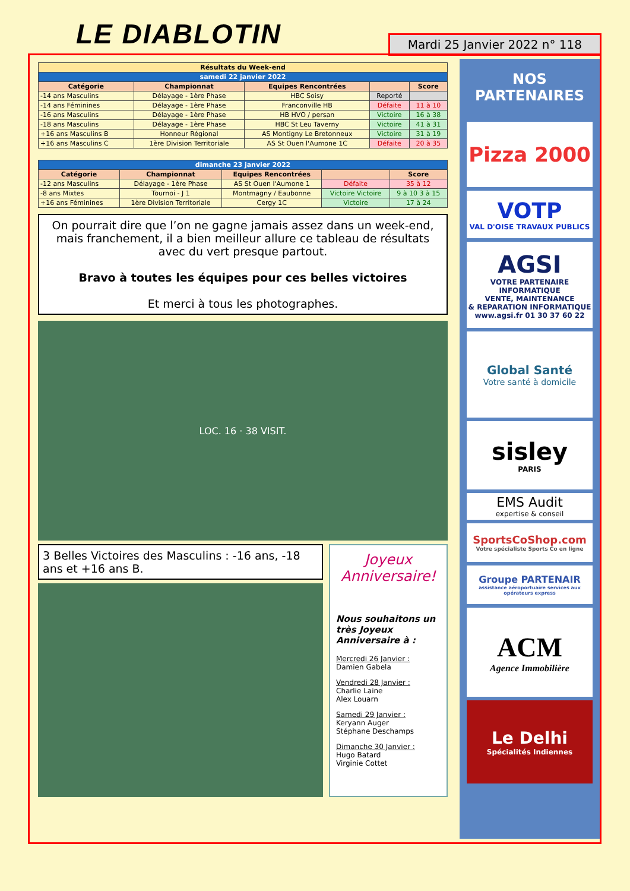LE DIABLOTIN
Mardi 25 Janvier 2022 n° 118
| Résultats du Week-end | | | | |
| --- | --- | --- | --- | --- |
| samedi 22 janvier 2022 | | | | |
| Catégorie | Championnat | Equipes Rencontrées | | Score |
| -14 ans Masculins | Délayage - 1ère Phase | HBC Soisy | Reporté | |
| -14 ans Féminines | Délayage - 1ère Phase | Franconville HB | Défaite | 11 à 10 |
| -16 ans Masculins | Délayage - 1ère Phase | HB HVO / persan | Victoire | 16 à 38 |
| -18 ans Masculins | Délayage - 1ère Phase | HBC St Leu Taverny | Victoire | 41 à 31 |
| +16 ans Masculins B | Honneur Régional | AS Montigny Le Bretonneux | Victoire | 31 à 19 |
| +16 ans Masculins C | 1ère Division Territoriale | AS St Ouen l'Aumone 1C | Défaite | 20 à 35 |
| dimanche 23 janvier 2022 | | | | |
| --- | --- | --- | --- | --- |
| Catégorie | Championnat | Equipes Rencontrées | | Score |
| -12 ans Masculins | Délayage - 1ère Phase | AS St Ouen l'Aumone 1 | Défaite | 35 à 12 |
| -8 ans Mixtes | Tournoi - J 1 | Montmagny / Eaubonne | Victoire Victoire | 9 à 10 3 à 15 |
| +16 ans Féminines | 1ère Division Territoriale | Cergy 1C | Victoire | 17 à 24 |
On pourrait dire que l’on ne gagne jamais assez dans un week-end, mais franchement, il a bien meilleur allure ce tableau de résultats avec du vert presque partout.
Bravo à toutes les équipes pour ces belles victoires
Et merci à tous les photographes.
LOC. 16 · 38 VISIT.
3 Belles Victoires des Masculins : -16 ans, -18 ans et +16 ans B.
Joyeux Anniversaire!
Nous souhaitons un très Joyeux Anniversaire à :
Mercredi 26 Janvier :
Damien Gabela
Vendredi 28 Janvier :
Charlie Laine
Alex Louarn
Samedi 29 Janvier :
Keryann Auger
Stéphane Deschamps
Dimanche 30 Janvier :
Hugo Batard
Virginie Cottet
NOS
PARTENAIRES
Pizza 2000
VOTP
VAL D'OISE TRAVAUX PUBLICS
AGSI
VOTRE PARTENAIRE INFORMATIQUE
VENTE, MAINTENANCE
& REPARATION INFORMATIQUE
www.agsi.fr 01 30 37 60 22
Global Santé
Votre santé à domicile
sisley
PARIS
EMS Audit
expertise & conseil
SportsCoShop.com
Votre spécialiste Sports Co en ligne
Groupe PARTENAIR
assistance aéroportuaire services aux opérateurs express
ACM
Agence Immobilière
Le Delhi
Spécialités Indiennes